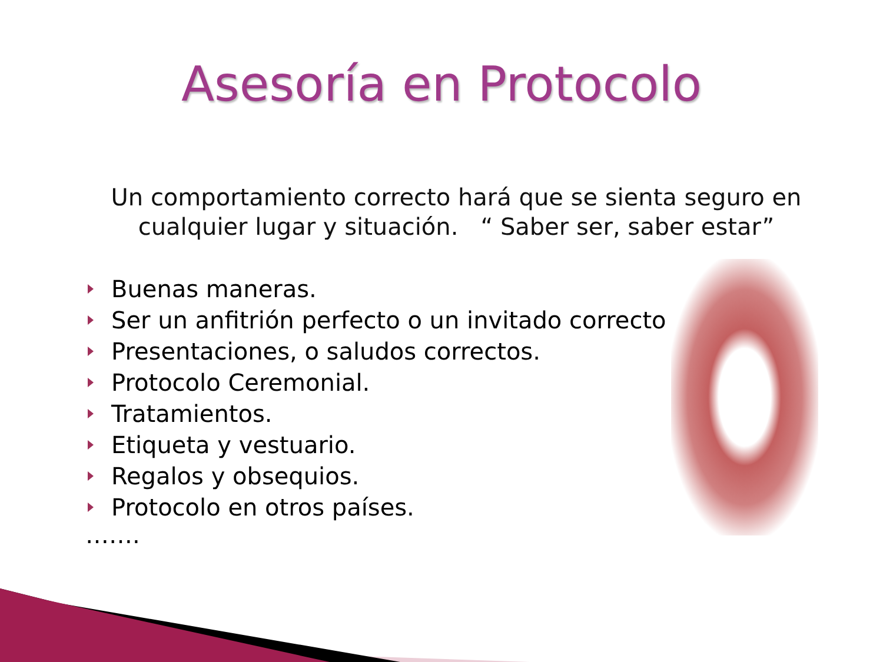Asesoría en Protocolo
Un comportamiento correcto hará que se sienta seguro en cualquier lugar y situación. “ Saber ser, saber estar”
Buenas maneras.
Ser un anfitrión perfecto o un invitado correcto
Presentaciones, o saludos correctos.
Protocolo Ceremonial.
Tratamientos.
Etiqueta y vestuario.
Regalos y obsequios.
Protocolo en otros países.
…….